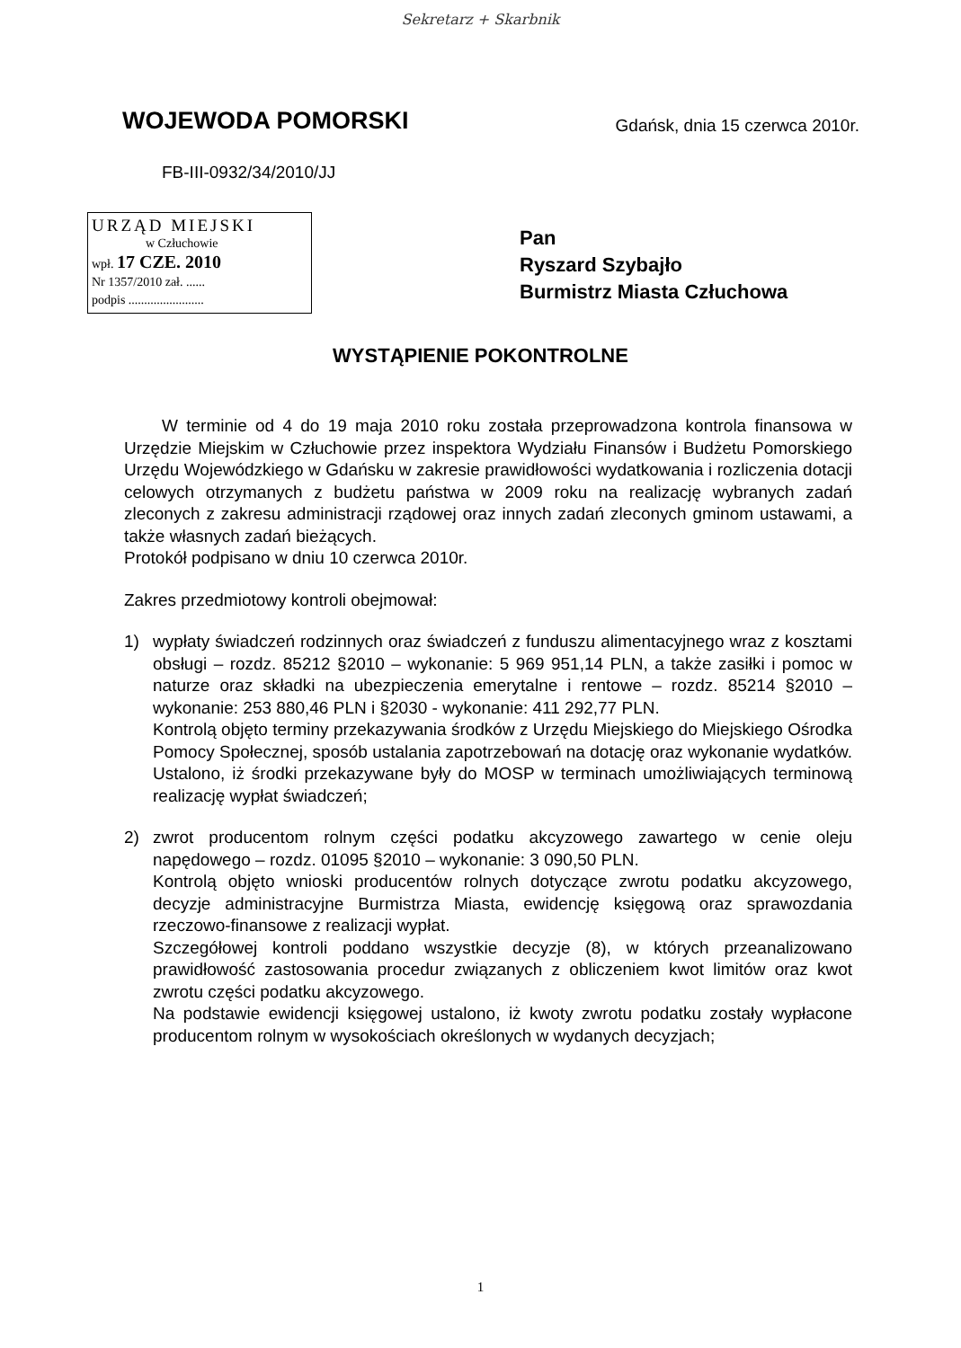Sekretarz + Skarbnik
WOJEWODA POMORSKI
Gdańsk, dnia 15 czerwca 2010r.
FB-III-0932/34/2010/JJ
URZĄD MIEJSKI
w Człuchowie
wpł. 17 CZE. 2010
Nr 1357/2010 zał. ......
podpis ........................
Pan
Ryszard Szybajło
Burmistrz Miasta Człuchowa
WYSTĄPIENIE POKONTROLNE
W terminie od 4 do 19 maja 2010 roku została przeprowadzona kontrola finansowa w Urzędzie Miejskim w Człuchowie przez inspektora Wydziału Finansów i Budżetu Pomorskiego Urzędu Wojewódzkiego w Gdańsku w zakresie prawidłowości wydatkowania i rozliczenia dotacji celowych otrzymanych z budżetu państwa w 2009 roku na realizację wybranych zadań zleconych z zakresu administracji rządowej oraz innych zadań zleconych gminom ustawami, a także własnych zadań bieżących.
Protokół podpisano w dniu 10 czerwca 2010r.
Zakres przedmiotowy kontroli obejmował:
1) wypłaty świadczeń rodzinnych oraz świadczeń z funduszu alimentacyjnego wraz z kosztami obsługi – rozdz. 85212 §2010 – wykonanie: 5 969 951,14 PLN, a także zasiłki i pomoc w naturze oraz składki na ubezpieczenia emerytalne i rentowe – rozdz. 85214 §2010 – wykonanie: 253 880,46 PLN i §2030 - wykonanie: 411 292,77 PLN.
Kontrolą objęto terminy przekazywania środków z Urzędu Miejskiego do Miejskiego Ośrodka Pomocy Społecznej, sposób ustalania zapotrzebowań na dotację oraz wykonanie wydatków. Ustalono, iż środki przekazywane były do MOSP w terminach umożliwiających terminową realizację wypłat świadczeń;
2) zwrot producentom rolnym części podatku akcyzowego zawartego w cenie oleju napędowego – rozdz. 01095 §2010 – wykonanie: 3 090,50 PLN.
Kontrolą objęto wnioski producentów rolnych dotyczące zwrotu podatku akcyzowego, decyzje administracyjne Burmistrza Miasta, ewidencję księgową oraz sprawozdania rzeczowo-finansowe z realizacji wypłat.
Szczegółowej kontroli poddano wszystkie decyzje (8), w których przeanalizowano prawidłowość zastosowania procedur związanych z obliczeniem kwot limitów oraz kwot zwrotu części podatku akcyzowego.
Na podstawie ewidencji księgowej ustalono, iż kwoty zwrotu podatku zostały wypłacone producentom rolnym w wysokościach określonych w wydanych decyzjach;
1